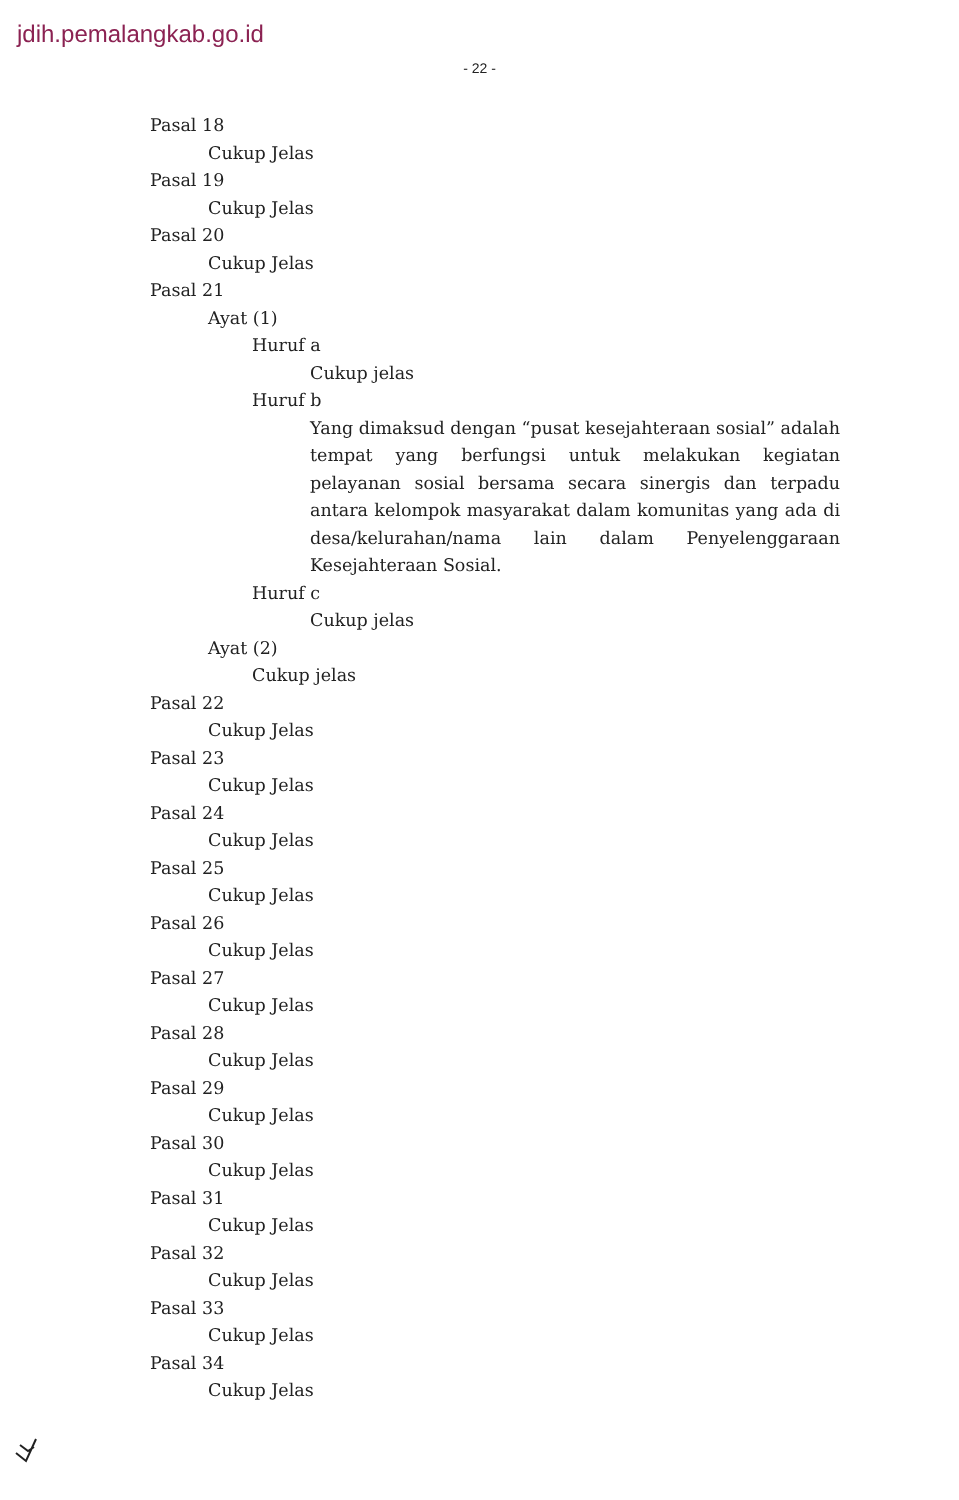jdih.pemalangkab.go.id
- 22 -
Pasal 18
Cukup Jelas
Pasal 19
Cukup Jelas
Pasal 20
Cukup Jelas
Pasal 21
Ayat (1)
Huruf a
Cukup jelas
Huruf b
Yang dimaksud dengan “pusat kesejahteraan sosial” adalah tempat yang berfungsi untuk melakukan kegiatan pelayanan sosial bersama secara sinergis dan terpadu antara kelompok masyarakat dalam komunitas yang ada di desa/kelurahan/nama lain dalam Penyelenggaraan Kesejahteraan Sosial.
Huruf c
Cukup jelas
Ayat (2)
Cukup jelas
Pasal 22
Cukup Jelas
Pasal 23
Cukup Jelas
Pasal 24
Cukup Jelas
Pasal 25
Cukup Jelas
Pasal 26
Cukup Jelas
Pasal 27
Cukup Jelas
Pasal 28
Cukup Jelas
Pasal 29
Cukup Jelas
Pasal 30
Cukup Jelas
Pasal 31
Cukup Jelas
Pasal 32
Cukup Jelas
Pasal 33
Cukup Jelas
Pasal 34
Cukup Jelas